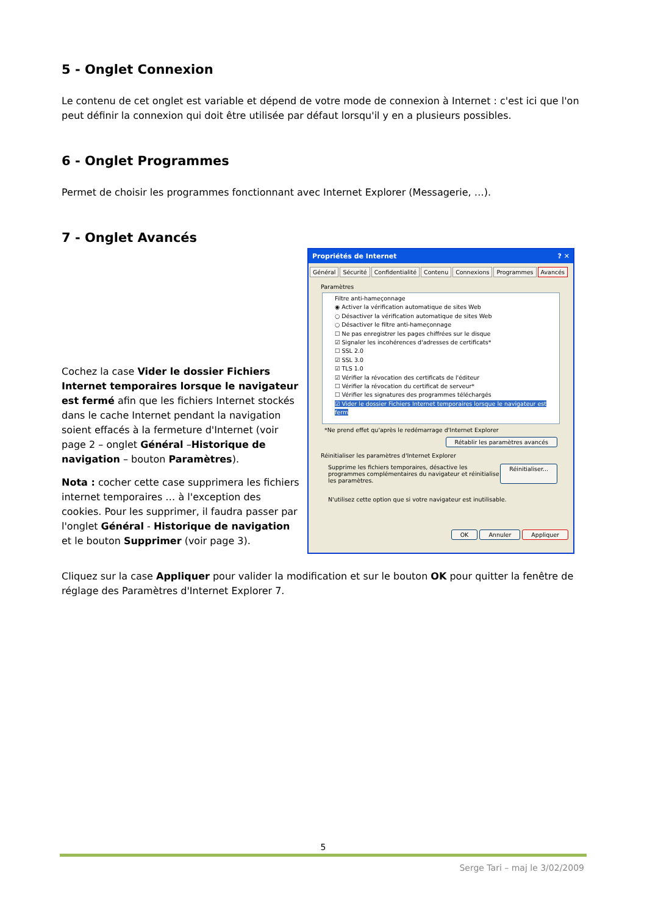5 - Onglet Connexion
Le contenu de cet onglet est variable et dépend de votre mode de connexion à Internet : c'est ici que l'on peut définir la connexion qui doit être utilisée par défaut lorsqu'il y en a plusieurs possibles.
6 - Onglet Programmes
Permet de choisir les programmes fonctionnant avec Internet Explorer (Messagerie, …).
7 - Onglet Avancés
Propriétés de Internet ? ✕
Général Sécurité Confidentialité Contenu Connexions Programmes Avancés
Paramètres
Filtre anti-hameçonnage
◉ Activer la vérification automatique de sites Web
○ Désactiver la vérification automatique de sites Web
○ Désactiver le filtre anti-hameçonnage
☐ Ne pas enregistrer les pages chiffrées sur le disque
☑ Signaler les incohérences d'adresses de certificats*
☐ SSL 2.0
☑ SSL 3.0
☑ TLS 1.0
☑ Vérifier la révocation des certificats de l'éditeur
☐ Vérifier la révocation du certificat de serveur*
☐ Vérifier les signatures des programmes téléchargés
☑ Vider le dossier Fichiers Internet temporaires lorsque le navigateur est ferm
*Ne prend effet qu'après le redémarrage d'Internet Explorer
Rétablir les paramètres avancés
Réinitialiser les paramètres d'Internet Explorer
Supprime les fichiers temporaires, désactive les programmes complémentaires du navigateur et réinitialise les paramètres. Réinitialiser...
N'utilisez cette option que si votre navigateur est inutilisable.
OK Annuler Appliquer
Cochez la case Vider le dossier Fichiers Internet temporaires lorsque le navigateur est fermé afin que les fichiers Internet stockés dans le cache Internet pendant la navigation soient effacés à la fermeture d'Internet (voir page 2 – onglet Général –Historique de navigation – bouton Paramètres).
Nota : cocher cette case supprimera les fichiers internet temporaires … à l'exception des cookies. Pour les supprimer, il faudra passer par l'onglet Général - Historique de navigation et le bouton Supprimer (voir page 3).
Cliquez sur la case Appliquer pour valider la modification et sur le bouton OK pour quitter la fenêtre de réglage des Paramètres d'Internet Explorer 7.
5
Serge Tari – maj le 3/02/2009